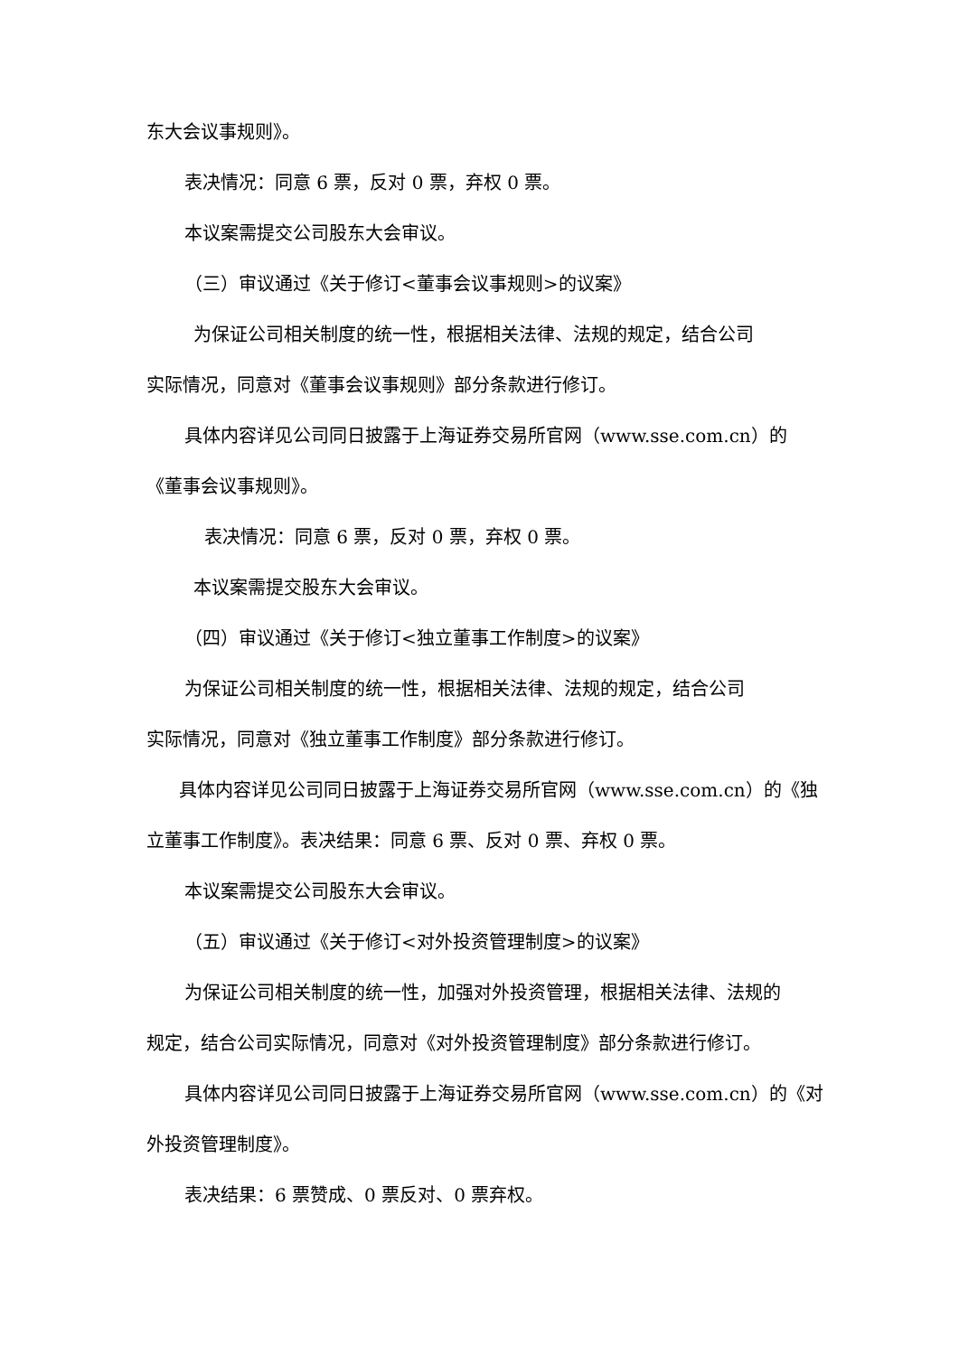东大会议事规则》。
表决情况：同意 6 票，反对 0 票，弃权 0 票。
本议案需提交公司股东大会审议。
（三）审议通过《关于修订<董事会议事规则>的议案》
为保证公司相关制度的统一性，根据相关法律、法规的规定，结合公司
实际情况，同意对《董事会议事规则》部分条款进行修订。
具体内容详见公司同日披露于上海证券交易所官网（www.sse.com.cn）的
《董事会议事规则》。
表决情况：同意 6 票，反对 0 票，弃权 0 票。
本议案需提交股东大会审议。
（四）审议通过《关于修订<独立董事工作制度>的议案》
为保证公司相关制度的统一性，根据相关法律、法规的规定，结合公司
实际情况，同意对《独立董事工作制度》部分条款进行修订。
具体内容详见公司同日披露于上海证券交易所官网（www.sse.com.cn）的《独
立董事工作制度》。表决结果：同意 6 票、反对 0 票、弃权 0 票。
本议案需提交公司股东大会审议。
（五）审议通过《关于修订<对外投资管理制度>的议案》
为保证公司相关制度的统一性，加强对外投资管理，根据相关法律、法规的
规定，结合公司实际情况，同意对《对外投资管理制度》部分条款进行修订。
具体内容详见公司同日披露于上海证券交易所官网（www.sse.com.cn）的《对
外投资管理制度》。
表决结果：6 票赞成、0 票反对、0 票弃权。